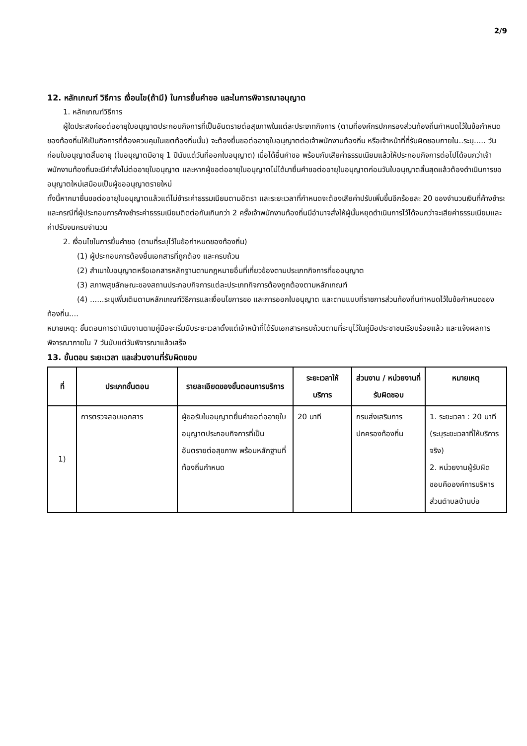2/9
12. หลักเกณฑ์ วิธีการ เงื่อนไข(ถ้ามี) ในการยื่นคำขอ และในการพิจารณาอนุญาต
1. หลักเกณฑ์วิธีการ
ผู้ใดประสงค์ขอต่ออายุใบอนุญาตประกอบกิจการที่เป็นอันตรายต่อสุขภาพในแต่ละประเภทกิจการ (ตามที่องค์กรปกครองส่วนท้องถิ่นกำหนดไว้ในข้อกำหนดของท้องถิ่นให้เป็นกิจการที่ต้องควบคุมในเขตท้องถิ่นนั้น) จะต้องยื่นขอต่ออายุใบอนุญาตต่อเจ้าพนักงานท้องถิ่น หรือเจ้าหน้าที่ที่รับผิดชอบภายใน..ระบุ..... วันก่อนใบอนุญาตสิ้นอายุ (ใบอนุญาตมีอายุ 1 ปีนับแต่วันที่ออกใบอนุญาต) เมื่อได้ยื่นคำขอ พร้อมกับเสียค่าธรรมเนียมแล้วให้ประกอบกิจการต่อไปได้จนกว่าเจ้าพนักงานท้องถิ่นจะมีคำสั่งไม่ต่ออายุใบอนุญาต และหากผู้ขอต่ออายุใบอนุญาตไม่ได้มายื่นคำขอต่ออายุใบอนุญาตก่อนวันใบอนุญาตสิ้นสุดแล้วต้องดำเนินการขออนุญาตใหม่เสมือนเป็นผู้ขออนุญาตรายใหม่
ทั้งนี้หากมายื่นขอต่ออายุใบอนุญาตแล้วแต่ไม่ชำระค่าธรรมเนียมตามอัตรา และระยะเวลาที่กำหนดจะต้องเสียค่าปรับเพิ่มขึ้นอีกร้อยละ 20 ของจำนวนเงินที่ค้างชำระ และกรณีที่ผู้ประกอบการค้างชำระค่าธรรมเนียมติดต่อกันเกินกว่า 2 ครั้งเจ้าพนักงานท้องถิ่นมีอำนาจสั่งให้ผู้นั้นหยุดดำเนินการไว้ได้จนกว่าจะเสียค่าธรรมเนียมและค่าปรับจนครบจำนวน
2. เงื่อนไขในการยื่นคำขอ (ตามที่ระบุไว้ในข้อกำหนดของท้องถิ่น)
(1) ผู้ประกอบการต้องยื่นเอกสารที่ถูกต้อง และครบถ้วน
(2) สำเนาใบอนุญาตหรือเอกสารหลักฐานตามกฎหมายอื่นที่เกี่ยวข้องตามประเภทกิจการที่ขออนุญาต
(3) สภาพสุขลักษณะของสถานประกอบกิจการแต่ละประเภทกิจการต้องถูกต้องตามหลักเกณฑ์
(4) ......ระบุเพิ่มเติมตามหลักเกณฑ์วิธีการและเงื่อนไขการขอ และการออกใบอนุญาต และตามแบบที่ราชการส่วนท้องถิ่นกำหนดไว้ในข้อกำหนดของท้องถิ่น....
หมายเหตุ: ขั้นตอนการดำเนินงานตามคู่มือจะเริ่มนับระยะเวลาตั้งแต่เจ้าหน้าที่ได้รับเอกสารครบถ้วนตามที่ระบุไว้ในคู่มือประชาชนเรียบร้อยแล้ว และแจ้งผลการพิจารณาภายใน 7 วันนับแต่วันพิจารณาแล้วเสร็จ
13. ขั้นตอน ระยะเวลา และส่วนงานที่รับผิดชอบ
| ที่ | ประเภทขั้นตอน | รายละเอียดของขั้นตอนการบริการ | ระยะเวลาให้บริการ | ส่วนงาน / หน่วยงานที่รับผิดชอบ | หมายเหตุ |
| --- | --- | --- | --- | --- | --- |
| 1) | การตรวจสอบเอกสาร | ผู้ขอรับใบอนุญาตยื่นคำขอต่ออายุใบอนุญาตประกอบกิจการที่เป็นอันตรายต่อสุขภาพ พร้อมหลักฐานที่ท้องถิ่นกำหนด | 20 นาที | กรมส่งเสริมการปกครองท้องถิ่น | 1. ระยะเวลา : 20 นาที (ระบุระยะเวลาที่ให้บริการจริง) 2. หน่วยงานผู้รับผิดชอบคือองค์การบริหารส่วนตำบลบ้านบ่อ |